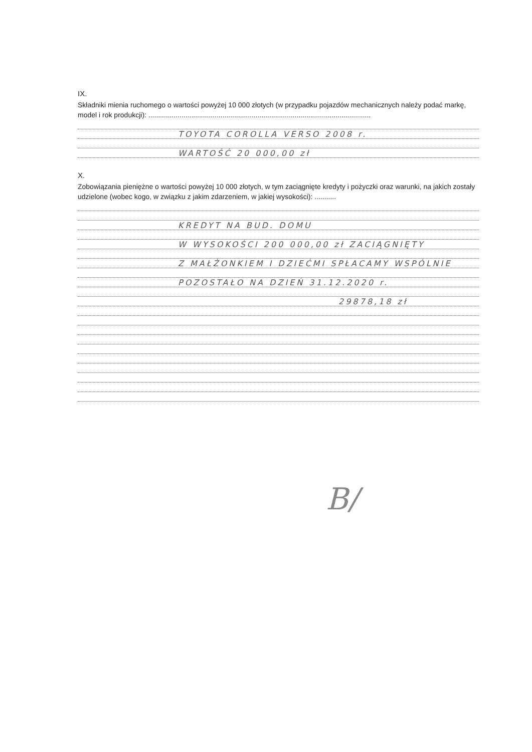IX.
Składniki mienia ruchomego o wartości powyżej 10 000 złotych (w przypadku pojazdów mechanicznych należy podać markę, model i rok produkcji): ..................................................................................................................
TOYOTA COROLLA VERSO 2008 r.
WARTOŚĆ 20 000,00 zł
X.
Zobowiązania pieniężne o wartości powyżej 10 000 złotych, w tym zaciągnięte kredyty i pożyczki oraz warunki, na jakich zostały udzielone (wobec kogo, w związku z jakim zdarzeniem, w jakiej wysokości): ...........
KREDYT NA BUD. DOMU
W WYSOKOŚCI 200 000,00 zł ZACIĄGNIĘTY
Z MAŁŻONKIEM I DZIEĆMI SPŁACAMY WSPÓLNIE
POZOSTAŁO NA DZIEŃ 31.12.2020 r.
29878,18 zł
B/